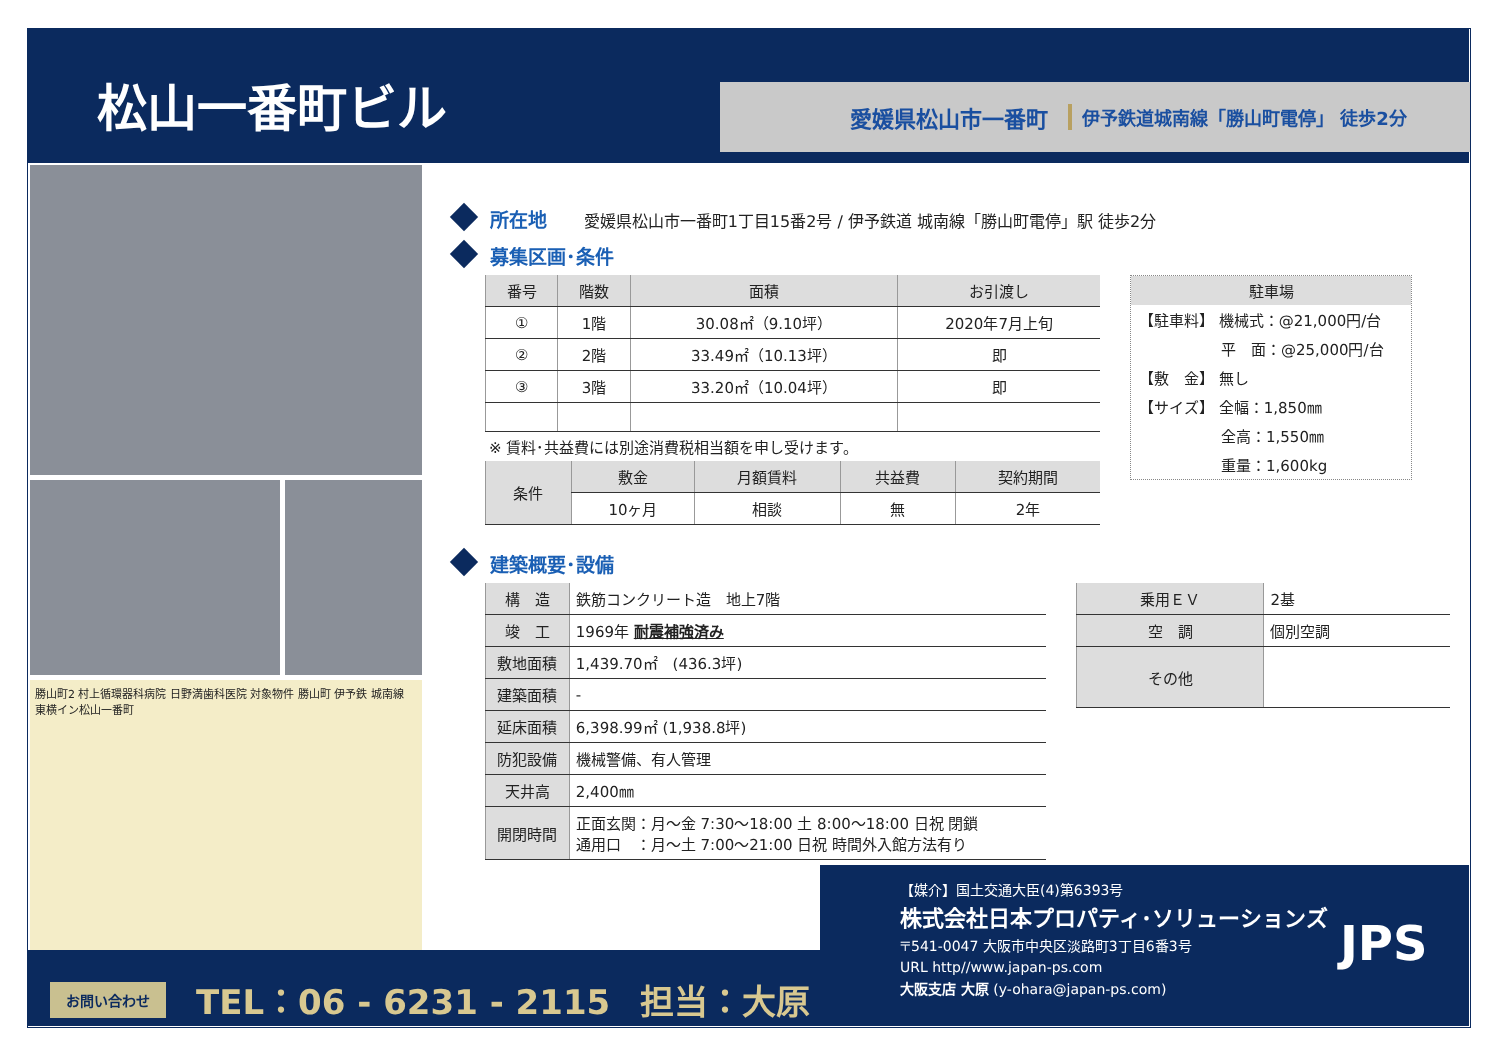松山一番町ビル
愛媛県松山市一番町 伊予鉄道城南線「勝山町電停」 徒歩2分
勝山町2 村上循環器科病院 日野満歯科医院 対象物件 勝山町 伊予鉄 城南線 東横イン松山一番町
所在地 愛媛県松山市一番町1丁目15番2号 / 伊予鉄道 城南線「勝山町電停」駅 徒歩2分
募集区画･条件
| 番号 | 階数 | 面積 | お引渡し |
| --- | --- | --- | --- |
| ① | 1階 | 30.08㎡（9.10坪） | 2020年7月上旬 |
| ② | 2階 | 33.49㎡（10.13坪） | 即 |
| ③ | 3階 | 33.20㎡（10.04坪） | 即 |
※ 賃料･共益費には別途消費税相当額を申し受けます。
| 条件 | 敷金 | 月額賃料 | 共益費 | 契約期間 |
| --- | --- | --- | --- | --- |
| | 10ヶ月 | 相談 | 無 | 2年 |
駐車場
【駐車料】 機械式：@21,000円/台
平　面：@25,000円/台
【敷　金】 無し
【サイズ】 全幅：1,850㎜
全高：1,550㎜
重量：1,600kg
建築概要･設備
| 構 造 | 鉄筋コンクリート造 地上7階 |
| 竣 工 | 1969年 耐震補強済み |
| 敷地面積 | 1,439.70㎡ (436.3坪) |
| 建築面積 | - |
| 延床面積 | 6,398.99㎡ (1,938.8坪) |
| 防犯設備 | 機械警備、有人管理 |
| 天井高 | 2,400㎜ |
| 開閉時間 | 正面玄関：月～金 7:30～18:00 土 8:00～18:00 日祝 閉鎖 通用口 ：月～土 7:00～21:00 日祝 時間外入館方法有り |
| 乗用ＥＶ | 2基 |
| 空 調 | 個別空調 |
| その他 | |
【媒介】国土交通大臣(4)第6393号
株式会社日本プロパティ･ソリューションズ
〒541-0047 大阪市中央区淡路町3丁目6番3号
URL http//www.japan-ps.com
大阪支店 大原 (y-ohara@japan-ps.com)
JPS
お問い合わせ TEL：06 - 6231 - 2115 担当：大原